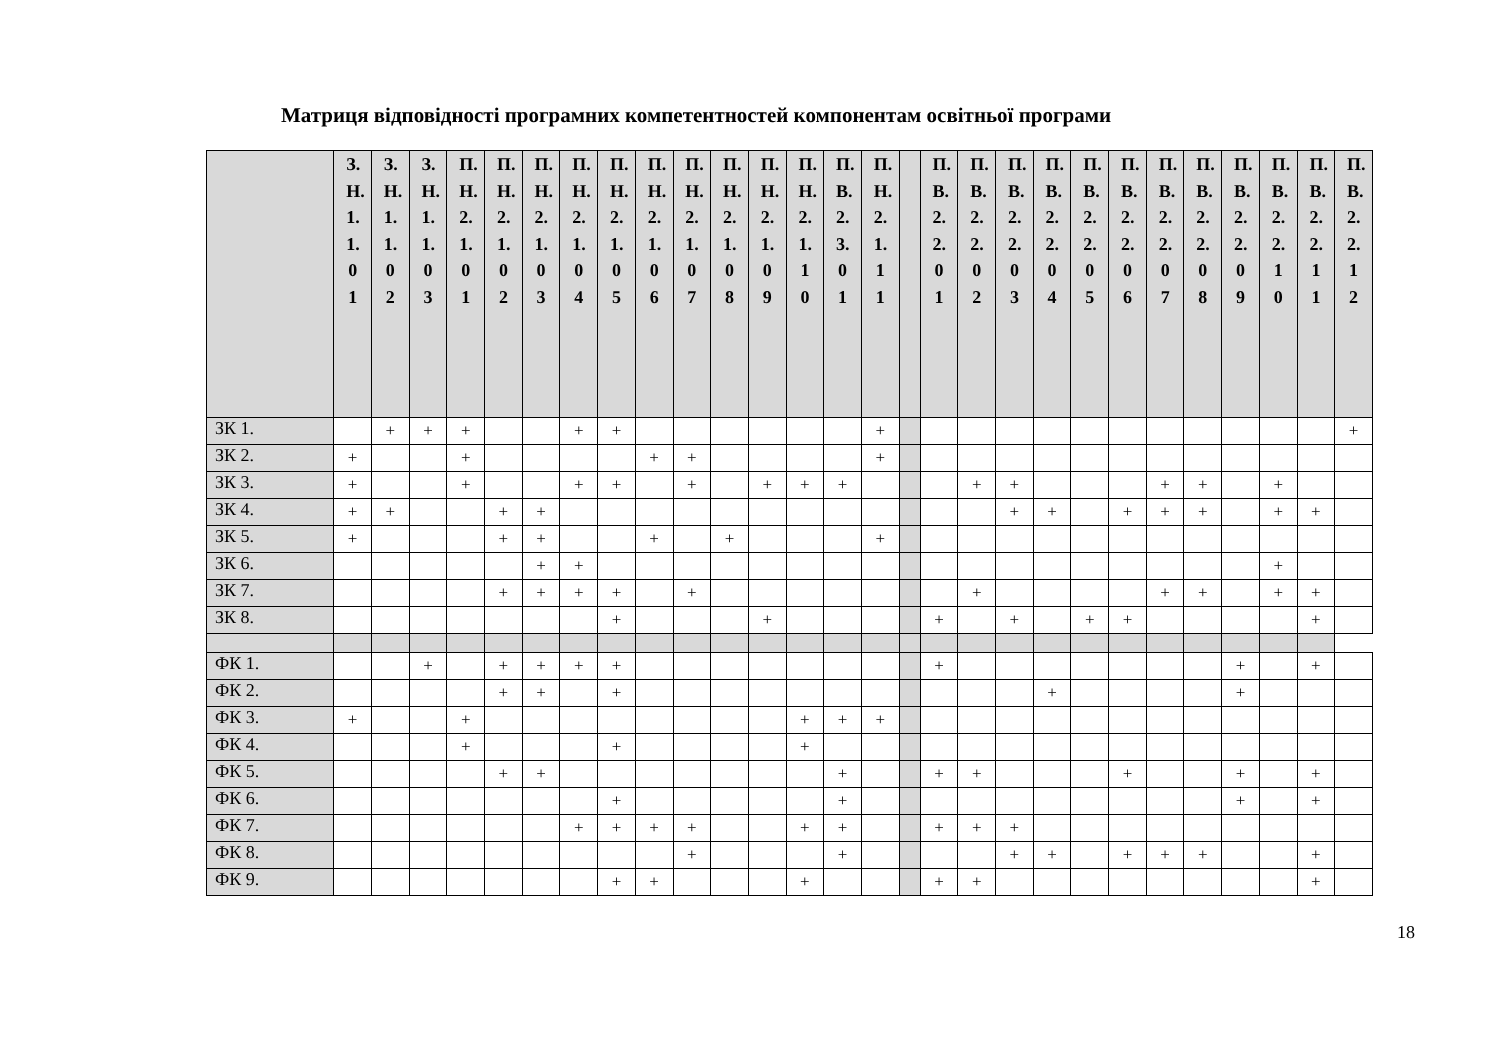Матриця відповідності програмних компетентностей компонентам освітньої програми
| | З.Н.1.1.01 | З.Н.1.1.02 | З.Н.1.1.03 | П.Н.2.1.01 | П.Н.2.1.02 | П.Н.2.1.03 | П.Н.2.1.04 | П.Н.2.1.05 | П.Н.2.1.06 | П.Н.2.1.07 | П.Н.2.1.08 | П.Н.2.1.09 | П.Н.2.1.10 | П.В.2.3.01 | П.Н.2.1.11 | | П.В.2.2.01 | П.В.2.2.02 | П.В.2.2.03 | П.В.2.2.04 | П.В.2.2.05 | П.В.2.2.06 | П.В.2.2.07 | П.В.2.2.08 | П.В.2.2.09 | П.В.2.2.10 | П.В.2.2.11 | П.В.2.2.12 |
| --- | --- | --- | --- | --- | --- | --- | --- | --- | --- | --- | --- | --- | --- | --- | --- | --- | --- | --- | --- | --- | --- | --- | --- | --- | --- | --- | --- | --- |
| ЗК 1. | | + | + | + | | | + | + | | | | | | | + | | | | | | | | | | | | | + |
| ЗК 2. | + | | | + | | | | | + | + | | | | | + | | | | | | | | | | | | | |
| ЗК 3. | + | | | + | | | + | + | | + | | + | + | + | | | | + | + | | | | + | + | | + | | |
| ЗК 4. | + | + | | | + | + | | | | | | | | | | | | | + | + | | + | + | + | | + | + | |
| ЗК 5. | + | | | | + | + | | | + | | + | | | | + | | | | | | | | | | | | | |
| ЗК 6. | | | | | | + | + | | | | | | | | | | | | | | | | | | | + | | |
| ЗК 7. | | | | | + | + | + | + | | + | | | | | | | | + | | | | | + | + | | + | + | |
| ЗК 8. | | | | | | | | + | | | | + | | | | | + | | + | | + | + | | | | | + | |
| ФК 1. | | | + | | + | + | + | + | | | | | | | | | + | | | | | | | | + | | + | |
| ФК 2. | | | | | + | + | | + | | | | | | | | | | | | + | | | | | + | | | |
| ФК 3. | + | | | + | | | | | | | | | + | + | + | | | | | | | | | | | | | |
| ФК 4. | | | | + | | | | + | | | | | + | | | | | | | | | | | | | | | |
| ФК 5. | | | | | + | + | | | | | | | | + | | | + | + | | | | + | | | + | | + | |
| ФК 6. | | | | | | | | + | | | | | | + | | | | | | | | | | | + | | + | |
| ФК 7. | | | | | | | + | + | + | + | | | + | + | | | + | + | + | | | | | | | | | |
| ФК 8. | | | | | | | | | | + | | | | + | | | | | + | + | | + | + | + | | | + | |
| ФК 9. | | | | | | | | + | + | | | | + | | | | + | + | | | | | | | | | + | |
18